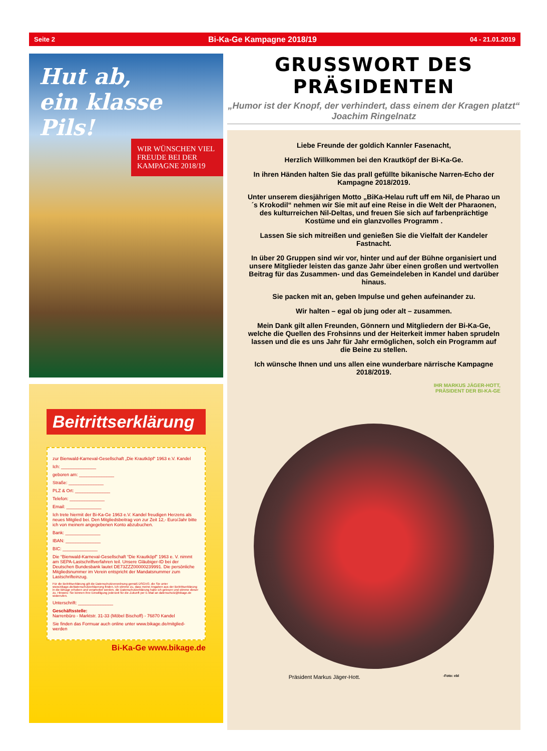Seite 2 Bi-Ka-Ge Kampagne 2018/19 04 - 21.01.2019
Hut ab,
ein klasse Pils!
WIR WÜNSCHEN VIEL FREUDE BEI DER KAMPAGNE 2018/19
Beitrittserklärung
zur Bienwald-Karneval-Gesellschaft „Die Krautköpf“ 1963 e.V. Kandel
Ich: ______________
geboren am: ______________
Straße: ______________
PLZ & Ort: ______________
Telefon: ______________
Email: ______________
Ich trete hiermit der Bi-Ka-Ge 1963 e.V. Kandel freudigen Herzens als neues Mitglied bei. Den Mitgliedsbeitrag von zur Zeit 12,- Euro/Jahr bitte ich von meinem angegebenen Konto abzubuchen.
Bank: ______________
IBAN: ______________
BIC: ______________
Die “Bienwald-Karneval-Gesellschaft “Die Krautköpf” 1963 e. V. nimmt am SEPA-Lastschriftverfahren teil. Unsere Gläubiger-ID bei der Deutschen Bundesbank lautet DE73ZZZ00000239991. Die persönliche Mitgliedsnummer im Verein entspricht der Mandatsnummer zum Lastschrifteinzug.
Für die Beitrittserklärung gilt die Datenschutzverordnung gemäß DSGVO, die Sie unter www.bikage.de/datenschutzerklaerung finden. Ich stimme zu, dass meine Angaben aus der Beitrittserklärung in die BiKage erhoben und verarbeitet werden, die Datenschutzerklärung habe ich gelesen und stimme dieser zu. Hinweis: Sie können Ihre Einwilligung jederzeit für die Zukunft per E-Mail an datenschutz@bikage.de widerrufen.
Unterschrift: ______________
Geschäftsstelle:
Narrenbüro - Marktstr. 31-33 (Möbel Bischoff) - 76870 Kandel
Sie finden das Formuar auch online unter www.bikage.de/mitglied-werden
Bi-Ka-Ge www.bikage.de
GRUSSWORT DES PRÄSIDENTEN
„Humor ist der Knopf, der verhindert, dass einem der Kragen platzt“
Joachim Ringelnatz
Liebe Freunde der goldich Kannler Fasenacht,
Herzlich Willkommen bei den Krautköpf der Bi-Ka-Ge.
In ihren Händen halten Sie das prall gefüllte bikanische Narren-Echo der Kampagne 2018/2019.
Unter unserem diesjährigen Motto „BiKa-Helau ruft uff em Nil, de Pharao un´s Krokodil“ nehmen wir Sie mit auf eine Reise in die Welt der Pharaonen, des kulturreichen Nil-Deltas, und freuen Sie sich auf farbenprächtige Kostüme und ein glanzvolles Programm .
Lassen Sie sich mitreißen und genießen Sie die Vielfalt der Kandeler Fastnacht.
In über 20 Gruppen sind wir vor, hinter und auf der Bühne organisiert und unsere Mitglieder leisten das ganze Jahr über einen großen und wertvollen Beitrag für das Zusammen- und das Gemeindeleben in Kandel und darüber hinaus.
Sie packen mit an, geben Impulse und gehen aufeinander zu.
Wir halten – egal ob jung oder alt – zusammen.
Mein Dank gilt allen Freunden, Gönnern und Mitgliedern der Bi-Ka-Ge, welche die Quellen des Frohsinns und der Heiterkeit immer haben sprudeln lassen und die es uns Jahr für Jahr ermöglichen, solch ein Programm auf die Beine zu stellen.
Ich wünsche Ihnen und uns allen eine wunderbare närrische Kampagne 2018/2019.
IHR MARKUS JÄGER-HOTT,
PRÄSIDENT DER BI-KA-GE
Präsident Markus Jäger-Hott. -Foto: ebl